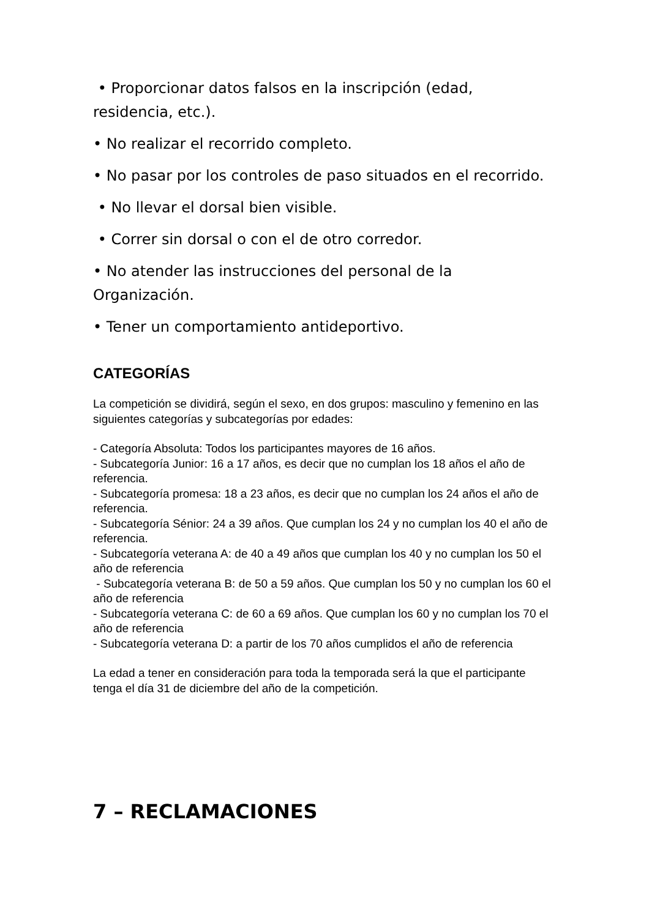• Proporcionar datos falsos en la inscripción (edad, residencia, etc.).
• No realizar el recorrido completo.
• No pasar por los controles de paso situados en el recorrido.
• No llevar el dorsal bien visible.
• Correr sin dorsal o con el de otro corredor.
• No atender las instrucciones del personal de la Organización.
• Tener un comportamiento antideportivo.
CATEGORÍAS
La competición se dividirá, según el sexo, en dos grupos: masculino y femenino en las siguientes categorías y subcategorías por edades:
- Categoría Absoluta: Todos los participantes mayores de 16 años.
- Subcategoría Junior: 16 a 17 años, es decir que no cumplan los 18 años el año de referencia.
- Subcategoría promesa: 18 a 23 años, es decir que no cumplan los 24 años el año de referencia.
- Subcategoría Sénior: 24 a 39 años. Que cumplan los 24 y no cumplan los 40 el año de referencia.
- Subcategoría veterana A: de 40 a 49 años que cumplan los 40 y no cumplan los 50 el año de referencia
- Subcategoría veterana B: de 50 a 59 años. Que cumplan los 50 y no cumplan los 60 el año de referencia
- Subcategoría veterana C: de 60 a 69 años. Que cumplan los 60 y no cumplan los 70 el año de referencia
- Subcategoría veterana D: a partir de los 70 años cumplidos el año de referencia
La edad a tener en consideración para toda la temporada será la que el participante tenga el día 31 de diciembre del año de la competición.
7 – RECLAMACIONES